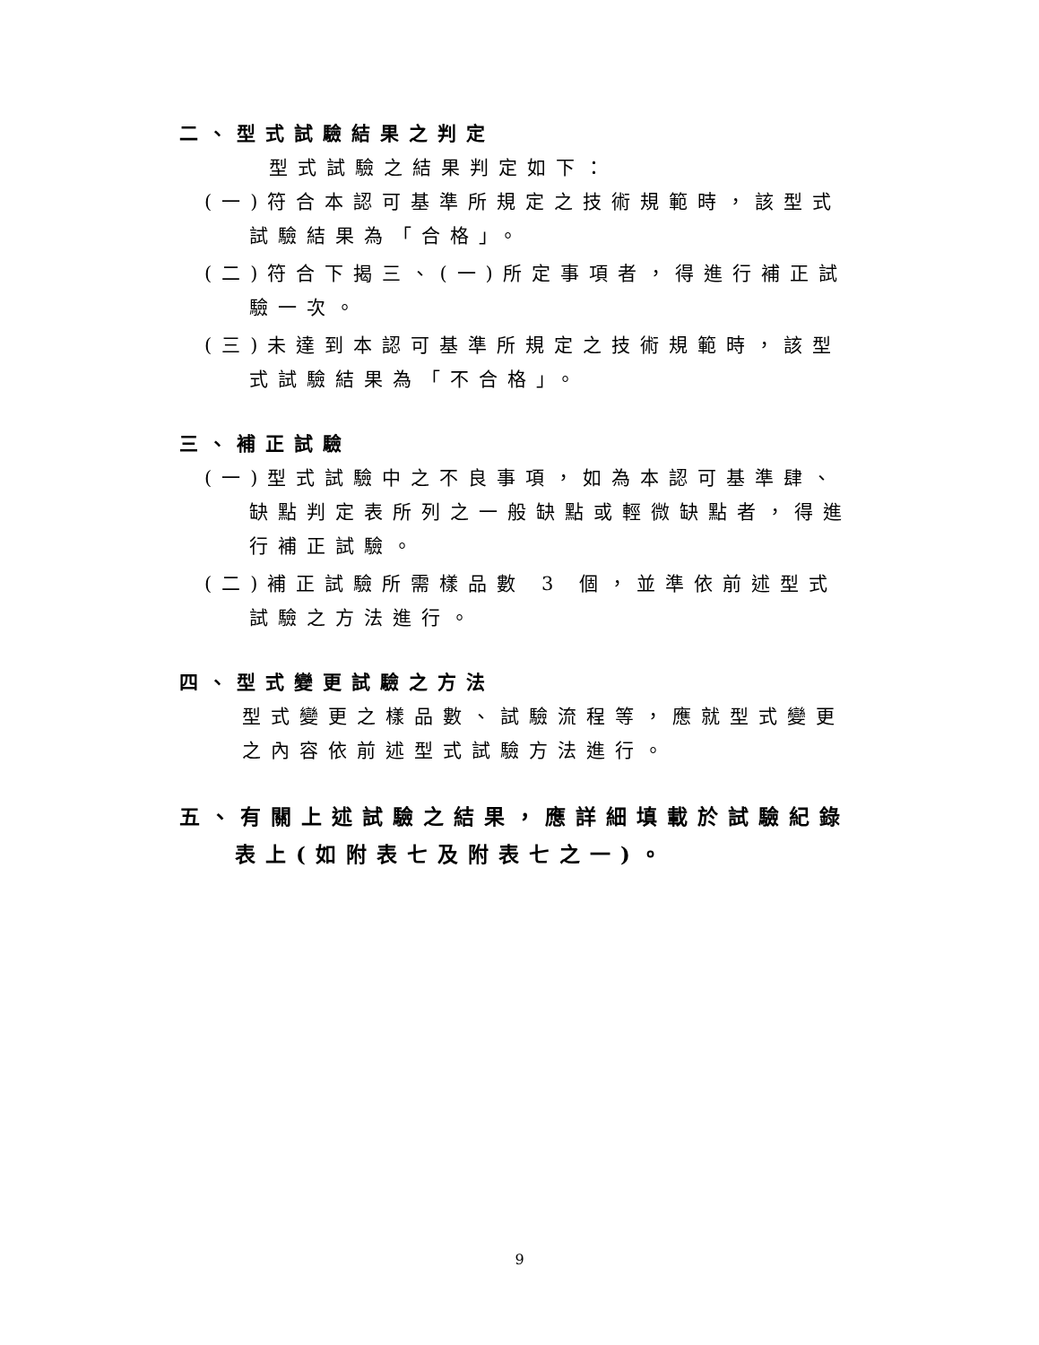二、型式試驗結果之判定
型式試驗之結果判定如下：
(一)符合本認可基準所規定之技術規範時，該型式試驗結果為「合格」。
(二)符合下揭三、(一)所定事項者，得進行補正試驗一次。
(三)未達到本認可基準所規定之技術規範時，該型式試驗結果為「不合格」。
三、補正試驗
(一)型式試驗中之不良事項，如為本認可基準肆、缺點判定表所列之一般缺點或輕微缺點者，得進行補正試驗。
(二)補正試驗所需樣品數 3 個，並準依前述型式試驗之方法進行。
四、型式變更試驗之方法
型式變更之樣品數、試驗流程等，應就型式變更之內容依前述型式試驗方法進行。
五、有關上述試驗之結果，應詳細填載於試驗紀錄表上(如附表七及附表七之一)。
9